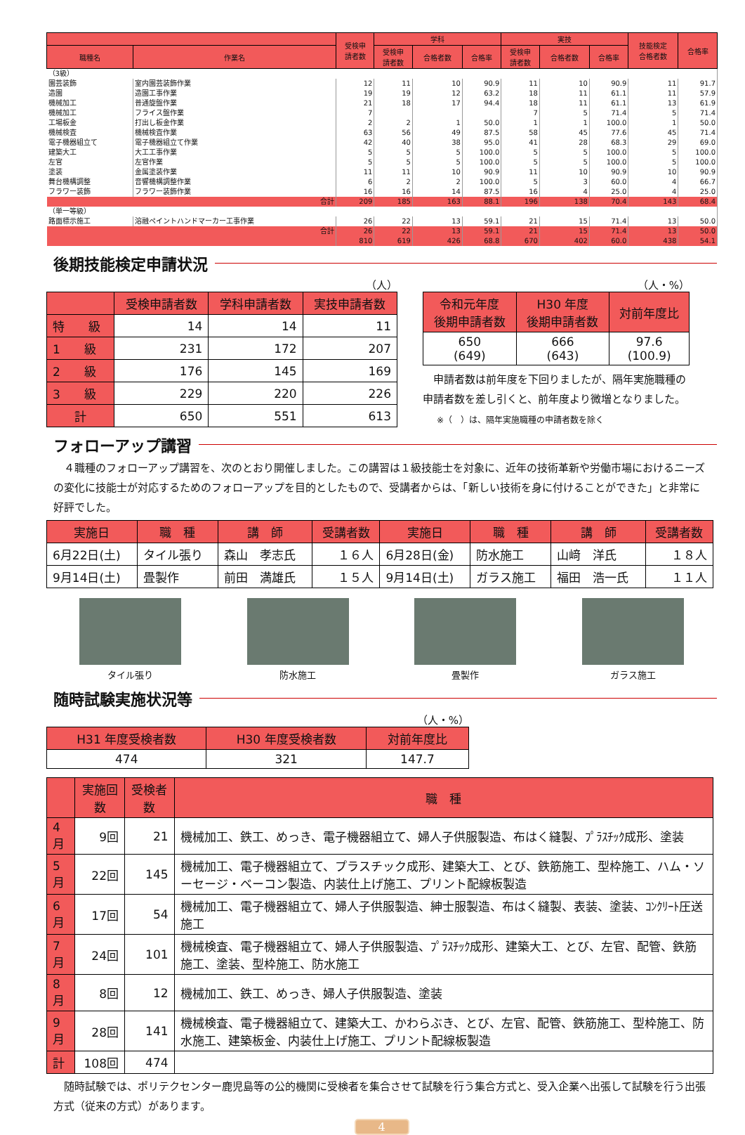| | | 受検申 請者数 | 学科 | | | 実技 | | | 技能検定 合格者数 | 合格率 |
| --- | --- | --- | --- | --- | --- | --- | --- | --- | --- | --- |
| 職種名 | 作業名 | | 受検申 請者数 | 合格者数 | 合格率 | 受検申 請者数 | 合格者数 | 合格率 | | |
| （3級） | | | | | | | | | | |
| 園芸装飾 | 室内園芸装飾作業 | 12 | 11 | 10 | 90.9 | 11 | 10 | 90.9 | 11 | 91.7 |
| 造園 | 造園工事作業 | 19 | 19 | 12 | 63.2 | 18 | 11 | 61.1 | 11 | 57.9 |
| 機械加工 | 普通旋盤作業 | 21 | 18 | 17 | 94.4 | 18 | 11 | 61.1 | 13 | 61.9 |
| 機械加工 | フライス盤作業 | 7 | | | | 7 | 5 | 71.4 | 5 | 71.4 |
| 工場板金 | 打出し板金作業 | 2 | 2 | 1 | 50.0 | 1 | 1 | 100.0 | 1 | 50.0 |
| 機械検査 | 機械検査作業 | 63 | 56 | 49 | 87.5 | 58 | 45 | 77.6 | 45 | 71.4 |
| 電子機器組立て | 電子機器組立て作業 | 42 | 40 | 38 | 95.0 | 41 | 28 | 68.3 | 29 | 69.0 |
| 建築大工 | 大工工事作業 | 5 | 5 | 5 | 100.0 | 5 | 5 | 100.0 | 5 | 100.0 |
| 左官 | 左官作業 | 5 | 5 | 5 | 100.0 | 5 | 5 | 100.0 | 5 | 100.0 |
| 塗装 | 金属塗装作業 | 11 | 11 | 10 | 90.9 | 11 | 10 | 90.9 | 10 | 90.9 |
| 舞台機構調整 | 音響機構調整作業 | 6 | 2 | 2 | 100.0 | 5 | 3 | 60.0 | 4 | 66.7 |
| フラワー装飾 | フラワー装飾作業 | 16 | 16 | 14 | 87.5 | 16 | 4 | 25.0 | 4 | 25.0 |
| 合計 | | 209 | 185 | 163 | 88.1 | 196 | 138 | 70.4 | 143 | 68.4 |
| （単一等級） | | | | | | | | | | |
| 路面標示施工 | 溶融ペイントハンドマーカー工事作業 | 26 | 22 | 13 | 59.1 | 21 | 15 | 71.4 | 13 | 50.0 |
| 合計 | | 26 | 22 | 13 | 59.1 | 21 | 15 | 71.4 | 13 | 50.0 |
| | | 810 | 619 | 426 | 68.8 | 670 | 402 | 60.0 | 438 | 54.1 |
後期技能検定申請状況
（人）
| | 受検申請者数 | 学科申請者数 | 実技申請者数 |
| --- | --- | --- | --- |
| 特 級 | 14 | 14 | 11 |
| 1 級 | 231 | 172 | 207 |
| 2 級 | 176 | 145 | 169 |
| 3 級 | 229 | 220 | 226 |
| 計 | 650 | 551 | 613 |
（人・%）
| 令和元年度 後期申請者数 | H30 年度 後期申請者数 | 対前年度比 |
| --- | --- | --- |
| 650 (649) | 666 (643) | 97.6 (100.9) |
　申請者数は前年度を下回りましたが、隔年実施職種の申請者数を差し引くと、前年度より微増となりました。
※（　）は、隔年実施職種の申請者数を除く
フォローアップ講習
　４職種のフォローアップ講習を、次のとおり開催しました。この講習は１級技能士を対象に、近年の技術革新や労働市場におけるニーズの変化に技能士が対応するためのフォローアップを目的としたもので、受講者からは、「新しい技術を身に付けることができた」と非常に好評でした。
| 実施日 | 職 種 | 講 師 | 受講者数 | 実施日 | 職 種 | 講 師 | 受講者数 |
| --- | --- | --- | --- | --- | --- | --- | --- |
| 6月22日(土) | タイル張り | 森山 孝志氏 | １６人 | 6月28日(金) | 防水施工 | 山﨑 洋氏 | １８人 |
| 9月14日(土) | 畳製作 | 前田 満雄氏 | １５人 | 9月14日(土) | ガラス施工 | 福田 浩一氏 | １１人 |
タイル張り 防水施工 畳製作 ガラス施工
随時試験実施状況等
（人・%）
| H31 年度受検者数 | H30 年度受検者数 | 対前年度比 |
| --- | --- | --- |
| 474 | 321 | 147.7 |
| | 実施回数 | 受検者数 | 職 種 |
| --- | --- | --- | --- |
| 4月 | 9回 | 21 | 機械加工、鉄工、めっき、電子機器組立て、婦人子供服製造、布はく縫製、ﾌﾟﾗｽﾁｯｸ成形、塗装 |
| 5月 | 22回 | 145 | 機械加工、電子機器組立て、プラスチック成形、建築大工、とび、鉄筋施工、型枠施工、ハム・ソーセージ・ベーコン製造、内装仕上げ施工、プリント配線板製造 |
| 6月 | 17回 | 54 | 機械加工、電子機器組立て、婦人子供服製造、紳士服製造、布はく縫製、表装、塗装、ｺﾝｸﾘｰﾄ圧送施工 |
| 7月 | 24回 | 101 | 機械検査、電子機器組立て、婦人子供服製造、ﾌﾟﾗｽﾁｯｸ成形、建築大工、とび、左官、配管、鉄筋施工、塗装、型枠施工、防水施工 |
| 8月 | 8回 | 12 | 機械加工、鉄工、めっき、婦人子供服製造、塗装 |
| 9月 | 28回 | 141 | 機械検査、電子機器組立て、建築大工、かわらぶき、とび、左官、配管、鉄筋施工、型枠施工、防水施工、建築板金、内装仕上げ施工、プリント配線板製造 |
| 計 | 108回 | 474 | |
　随時試験では、ポリテクセンター鹿児島等の公的機関に受検者を集合させて試験を行う集合方式と、受入企業へ出張して試験を行う出張方式（従来の方式）があります。
4